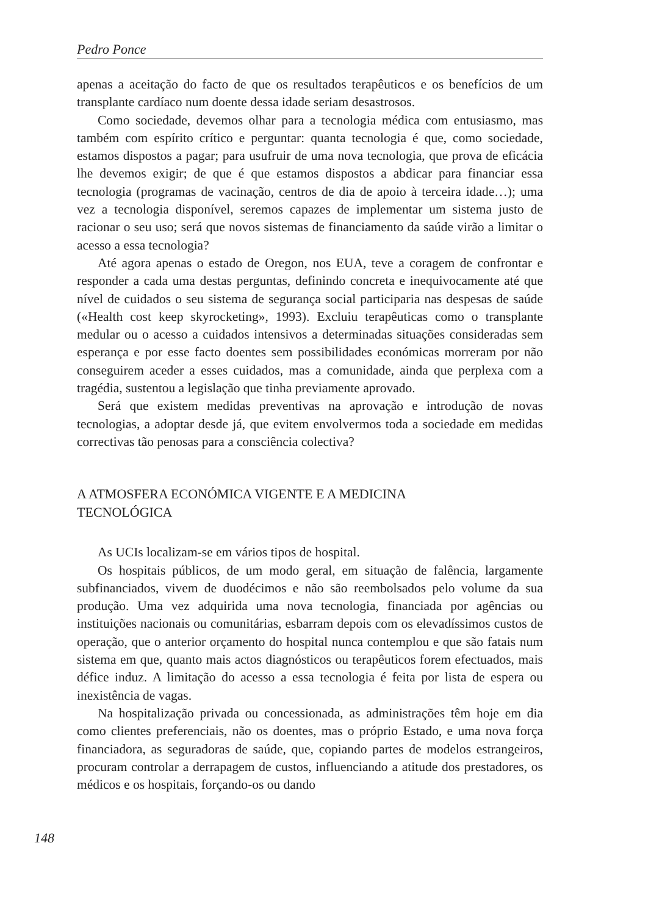Pedro Ponce
apenas a aceitação do facto de que os resultados terapêuticos e os benefícios de um transplante cardíaco num doente dessa idade seriam desastrosos.
Como sociedade, devemos olhar para a tecnologia médica com entusiasmo, mas também com espírito crítico e perguntar: quanta tecnologia é que, como sociedade, estamos dispostos a pagar; para usufruir de uma nova tecnologia, que prova de eficácia lhe devemos exigir; de que é que estamos dispostos a abdicar para financiar essa tecnologia (programas de vacinação, centros de dia de apoio à terceira idade…); uma vez a tecnologia disponível, seremos capazes de implementar um sistema justo de racionar o seu uso; será que novos sistemas de financiamento da saúde virão a limitar o acesso a essa tecnologia?
Até agora apenas o estado de Oregon, nos EUA, teve a coragem de confrontar e responder a cada uma destas perguntas, definindo concreta e inequivocamente até que nível de cuidados o seu sistema de segurança social participaria nas despesas de saúde («Health cost keep skyrocketing», 1993). Excluiu terapêuticas como o transplante medular ou o acesso a cuidados intensivos a determinadas situações consideradas sem esperança e por esse facto doentes sem possibilidades económicas morreram por não conseguirem aceder a esses cuidados, mas a comunidade, ainda que perplexa com a tragédia, sustentou a legislação que tinha previamente aprovado.
Será que existem medidas preventivas na aprovação e introdução de novas tecnologias, a adoptar desde já, que evitem envolvermos toda a sociedade em medidas correctivas tão penosas para a consciência colectiva?
A ATMOSFERA ECONÓMICA VIGENTE E A MEDICINA
TECNOLÓGICA
As UCIs localizam-se em vários tipos de hospital.
Os hospitais públicos, de um modo geral, em situação de falência, largamente subfinanciados, vivem de duodécimos e não são reembolsados pelo volume da sua produção. Uma vez adquirida uma nova tecnologia, financiada por agências ou instituições nacionais ou comunitárias, esbarram depois com os elevadíssimos custos de operação, que o anterior orçamento do hospital nunca contemplou e que são fatais num sistema em que, quanto mais actos diagnósticos ou terapêuticos forem efectuados, mais défice induz. A limitação do acesso a essa tecnologia é feita por lista de espera ou inexistência de vagas.
Na hospitalização privada ou concessionada, as administrações têm hoje em dia como clientes preferenciais, não os doentes, mas o próprio Estado, e uma nova força financiadora, as seguradoras de saúde, que, copiando partes de modelos estrangeiros, procuram controlar a derrapagem de custos, influenciando a atitude dos prestadores, os médicos e os hospitais, forçando-os ou dando
148